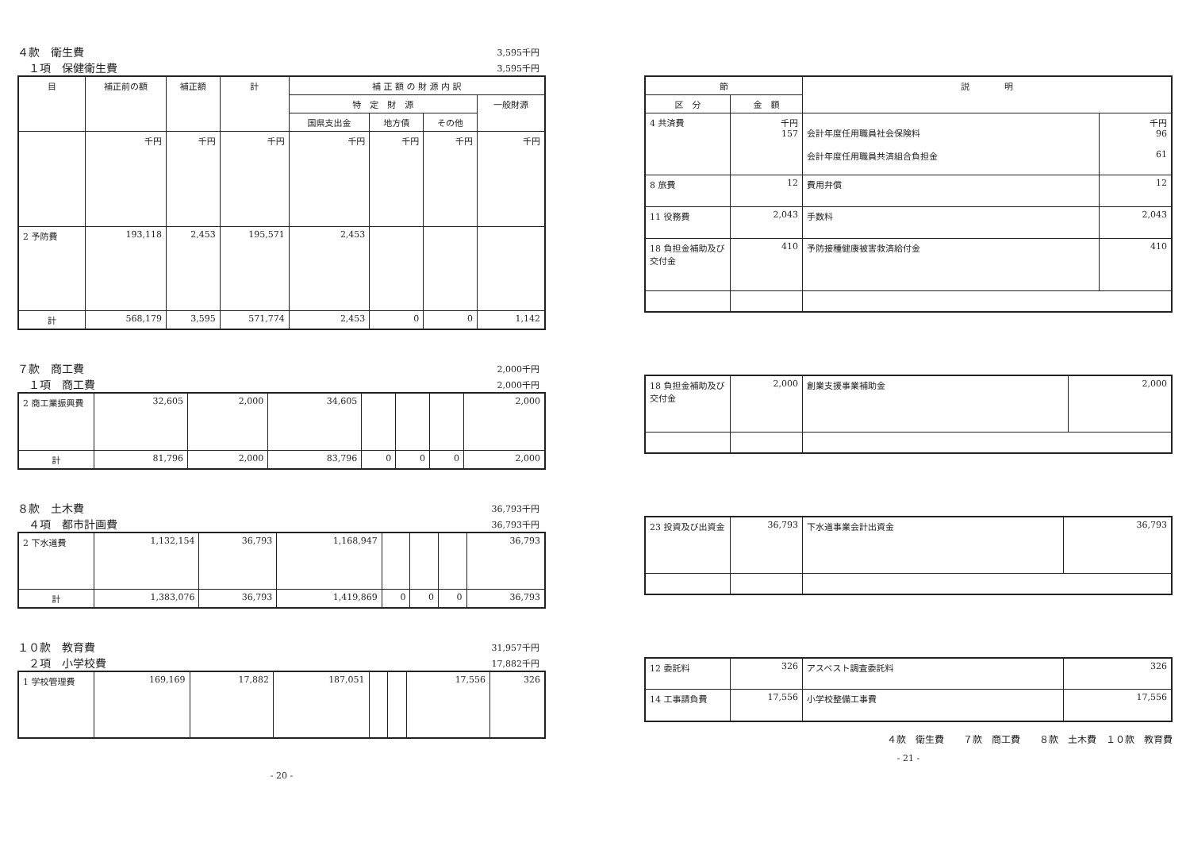４款　衛生費 3,595千円
　１項　保健衛生費 3,595千円
| 目 | 補正前の額 | 補正額 | 計 | 補 正 額 の 財 源 内 訳 | | | |
| --- | --- | --- | --- | --- | --- | --- | --- |
| | | | | 特 定 財 源 | | | 一般財源 |
| | | | | 国県支出金 | 地方債 | その他 | |
| | 千円 | 千円 | 千円 | 千円 | 千円 | 千円 | 千円 |
| 2 予防費 | 193,118 | 2,453 | 195,571 | 2,453 | | | |
| 計 | 568,179 | 3,595 | 571,774 | 2,453 | 0 | 0 | 1,142 |
７款　商工費 2,000千円
　１項　商工費 2,000千円
| 2 商工業振興費 | 32,605 | 2,000 | 34,605 | | | | 2,000 |
| 計 | 81,796 | 2,000 | 83,796 | 0 | 0 | 0 | 2,000 |
８款　土木費 36,793千円
　４項　都市計画費 36,793千円
| 2 下水道費 | 1,132,154 | 36,793 | 1,168,947 | | | | 36,793 |
| 計 | 1,383,076 | 36,793 | 1,419,869 | 0 | 0 | 0 | 36,793 |
１０款　教育費 31,957千円
　２項　小学校費 17,882千円
| 1 学校管理費 | 169,169 | 17,882 | 187,051 | | | 17,556 | 326 |
- 20 -
| 節 | | 説 明 | |
| --- | --- | --- | --- |
| 区 分 | 金 額 | | |
| 4 共済費 | 千円 157 | 会計年度任用職員社会保険料 会計年度任用職員共済組合負担金 | 千円 96 61 |
| 8 旅費 | 12 | 費用弁償 | 12 |
| 11 役務費 | 2,043 | 手数料 | 2,043 |
| 18 負担金補助及び交付金 | 410 | 予防接種健康被害救済給付金 | 410 |
| 18 負担金補助及び交付金 | 2,000 | 創業支援事業補助金 | 2,000 |
| 23 投資及び出資金 | 36,793 | 下水道事業会計出資金 | 36,793 |
| 12 委託料 | 326 | アスベスト調査委託料 | 326 |
| 14 工事請負費 | 17,556 | 小学校整備工事費 | 17,556 |
４款　衛生費　　７款　商工費　　８款　土木費　１０款　教育費
- 21 -